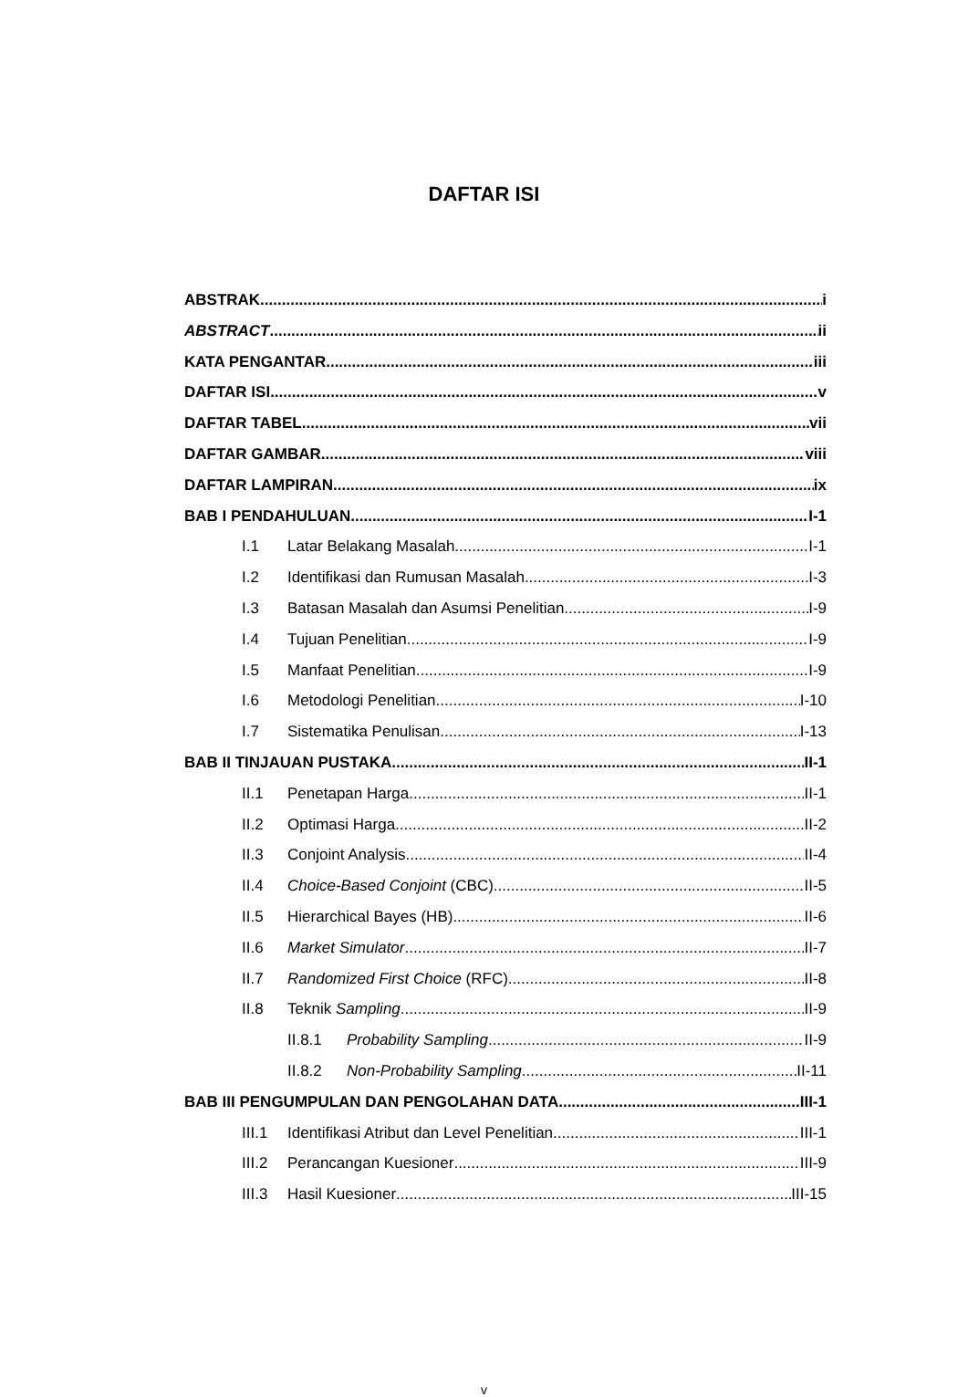DAFTAR ISI
ABSTRAK i
ABSTRACT ii
KATA PENGANTAR iii
DAFTAR ISI v
DAFTAR TABEL vii
DAFTAR GAMBAR viii
DAFTAR LAMPIRAN ix
BAB I PENDAHULUAN I-1
I.1 Latar Belakang Masalah I-1
I.2 Identifikasi dan Rumusan Masalah I-3
I.3 Batasan Masalah dan Asumsi Penelitian I-9
I.4 Tujuan Penelitian I-9
I.5 Manfaat Penelitian I-9
I.6 Metodologi Penelitian I-10
I.7 Sistematika Penulisan I-13
BAB II TINJAUAN PUSTAKA II-1
II.1 Penetapan Harga II-1
II.2 Optimasi Harga II-2
II.3 Conjoint Analysis II-4
II.4 Choice-Based Conjoint (CBC) II-5
II.5 Hierarchical Bayes (HB) II-6
II.6 Market Simulator II-7
II.7 Randomized First Choice (RFC) II-8
II.8 Teknik Sampling II-9
II.8.1 Probability Sampling II-9
II.8.2 Non-Probability Sampling II-11
BAB III PENGUMPULAN DAN PENGOLAHAN DATA III-1
III.1 Identifikasi Atribut dan Level Penelitian III-1
III.2 Perancangan Kuesioner III-9
III.3 Hasil Kuesioner III-15
v